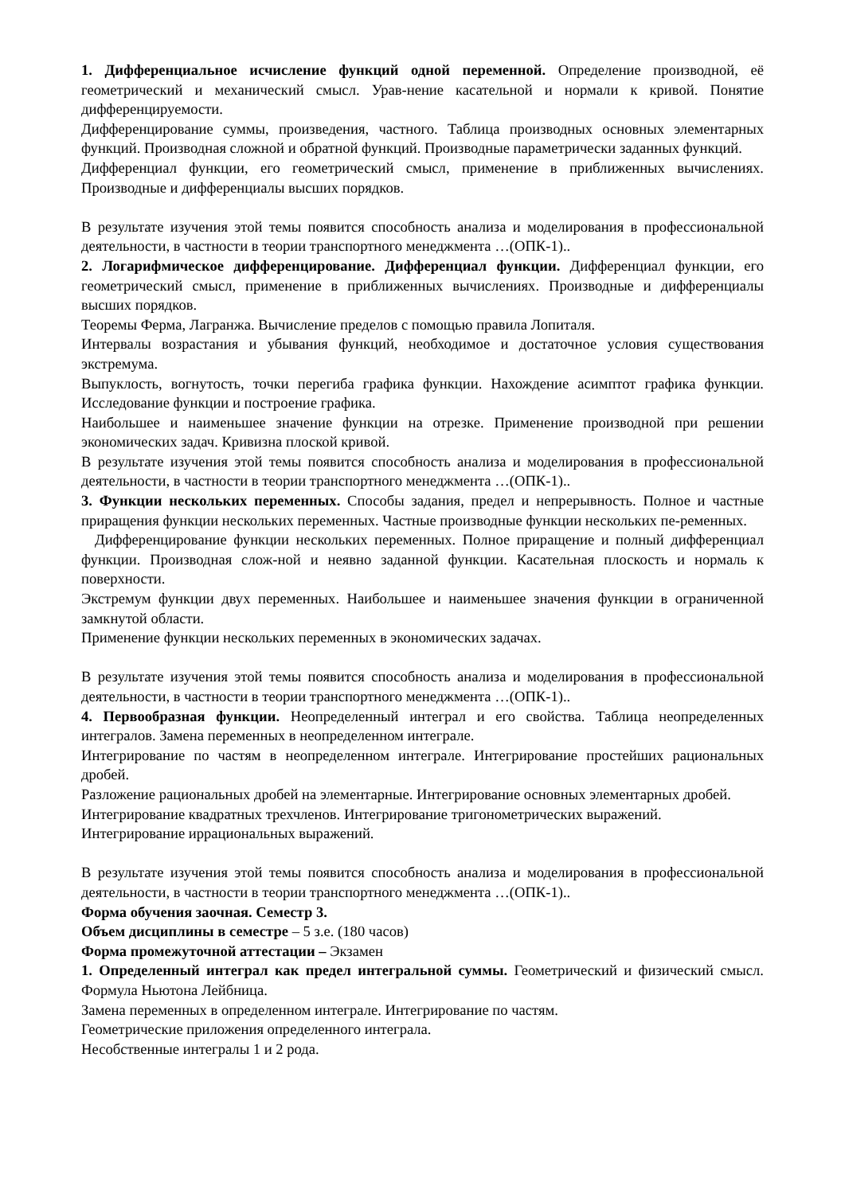1. Дифференциальное исчисление функций одной переменной. Определение производной, её геометрический и механический смысл. Урав-нение касательной и нормали к кривой. Понятие дифференцируемости.
Дифференцирование суммы, произведения, частного. Таблица производных основных элементарных функций. Производная сложной и обратной функций. Производные параметрически заданных функций.
Дифференциал функции, его геометрический смысл, применение в приближенных вычислениях. Производные и дифференциалы высших порядков.
В результате изучения этой темы появится способность анализа и моделирования в профессиональной деятельности, в частности в теории транспортного менеджмента …(ОПК-1)..
2. Логарифмическое дифференцирование. Дифференциал функции. Дифференциал функции, его геометрический смысл, применение в приближенных вычислениях. Производные и дифференциалы высших порядков.
Теоремы Ферма, Лагранжа. Вычисление пределов с помощью правила Лопиталя.
Интервалы возрастания и убывания функций, необходимое и достаточное условия существования экстремума.
Выпуклость, вогнутость, точки перегиба графика функции. Нахождение асимптот графика функции. Исследование функции и построение графика.
Наибольшее и наименьшее значение функции на отрезке. Применение производной при решении экономических задач. Кривизна плоской кривой.
В результате изучения этой темы появится способность анализа и моделирования в профессиональной деятельности, в частности в теории транспортного менеджмента …(ОПК-1)..
3. Функции нескольких переменных. Способы задания, предел и непрерывность. Полное и частные приращения функции нескольких переменных. Частные производные функции нескольких пе-ременных.
Дифференцирование функции нескольких переменных. Полное приращение и полный дифференциал функции. Производная слож-ной и неявно заданной функции. Касательная плоскость и нормаль к поверхности.
Экстремум функции двух переменных. Наибольшее и наименьшее значения функции в ограниченной замкнутой области.
Применение функции нескольких переменных в экономических задачах.
В результате изучения этой темы появится способность анализа и моделирования в профессиональной деятельности, в частности в теории транспортного менеджмента …(ОПК-1)..
4. Первообразная функции. Неопределенный интеграл и его свойства. Таблица неопределенных интегралов. Замена переменных в неопределенном интеграле.
Интегрирование по частям в неопределенном интеграле. Интегрирование простейших рациональных дробей.
Разложение рациональных дробей на элементарные. Интегрирование основных элементарных дробей.
Интегрирование квадратных трехчленов. Интегрирование тригонометрических выражений.
Интегрирование иррациональных выражений.
В результате изучения этой темы появится способность анализа и моделирования в профессиональной деятельности, в частности в теории транспортного менеджмента …(ОПК-1)..
Форма обучения заочная. Семестр 3.
Объем дисциплины в семестре – 5 з.е. (180 часов)
Форма промежуточной аттестации – Экзамен
1. Определенный интеграл как предел интегральной суммы. Геометрический и физический смысл. Формула Ньютона Лейбница.
Замена переменных в определенном интеграле. Интегрирование по частям.
Геометрические приложения определенного интеграла.
Несобственные интегралы 1 и 2 рода.